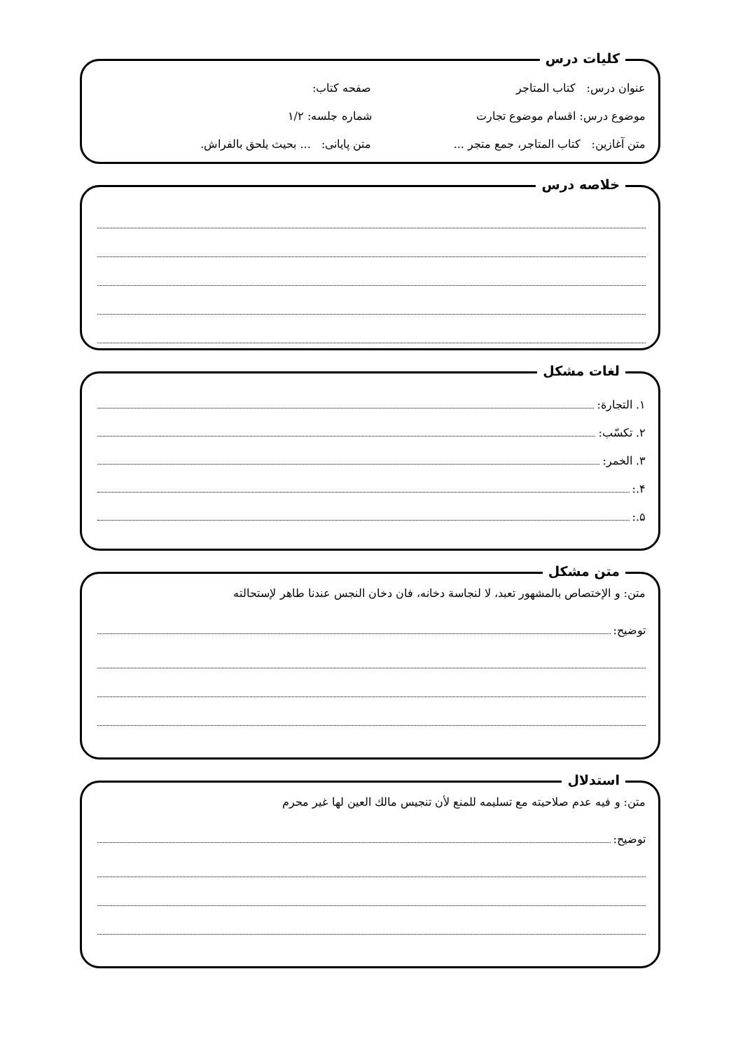کلیات درس
عنوان درس: کتاب المتاجر صفحه کتاب:
موضوع درس: اقسام موضوع تجارت شماره جلسه: ۱/۲
متن آغازین: کتاب المتاجر، جمع متجر ...
متن پایانی: ... بحیث یلحق بالفراش.
خلاصه درس
لغات مشکل
۱. التجارة:
۲. تکسّب:
۳. الخمر:
۴.:
۵.:
متن مشکل
متن: و الإختصاص بالمشهور تعبد، لا لنجاسة دخانه، فان دخان النجس عندنا طاهر لإستحالته
توضیح:
استدلال
متن: و فیه عدم صلاحیته مع تسلیمه للمنع لأن تنجیس مالك العین لها غیر محرم
توضیح: